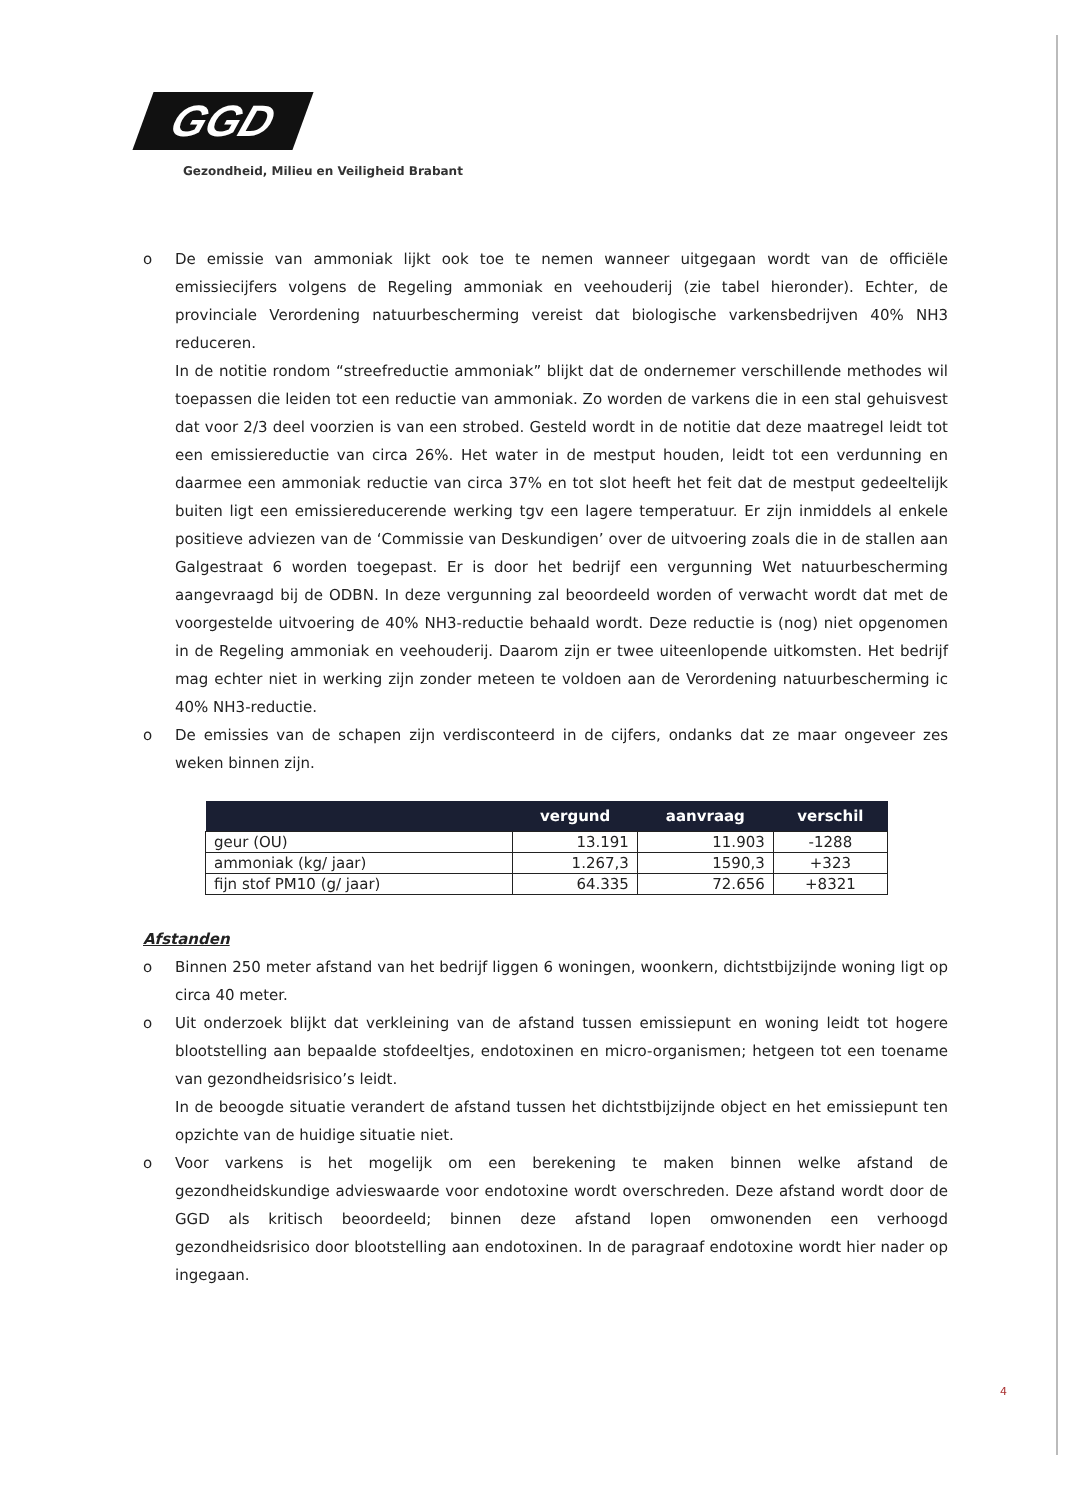GGD
Gezondheid, Milieu en Veiligheid Brabant
o De emissie van ammoniak lijkt ook toe te nemen wanneer uitgegaan wordt van de officiële emissiecijfers volgens de Regeling ammoniak en veehouderij (zie tabel hieronder). Echter, de provinciale Verordening natuurbescherming vereist dat biologische varkensbedrijven 40% NH3 reduceren.
In de notitie rondom “streefreductie ammoniak” blijkt dat de ondernemer verschillende methodes wil toepassen die leiden tot een reductie van ammoniak. Zo worden de varkens die in een stal gehuisvest dat voor 2/3 deel voorzien is van een strobed. Gesteld wordt in de notitie dat deze maatregel leidt tot een emissiereductie van circa 26%. Het water in de mestput houden, leidt tot een verdunning en daarmee een ammoniak reductie van circa 37% en tot slot heeft het feit dat de mestput gedeeltelijk buiten ligt een emissiereducerende werking tgv een lagere temperatuur. Er zijn inmiddels al enkele positieve adviezen van de ‘Commissie van Deskundigen’ over de uitvoering zoals die in de stallen aan Galgestraat 6 worden toegepast. Er is door het bedrijf een vergunning Wet natuurbescherming aangevraagd bij de ODBN. In deze vergunning zal beoordeeld worden of verwacht wordt dat met de voorgestelde uitvoering de 40% NH3-reductie behaald wordt. Deze reductie is (nog) niet opgenomen in de Regeling ammoniak en veehouderij. Daarom zijn er twee uiteenlopende uitkomsten. Het bedrijf mag echter niet in werking zijn zonder meteen te voldoen aan de Verordening natuurbescherming ic 40% NH3-reductie.
o De emissies van de schapen zijn verdisconteerd in de cijfers, ondanks dat ze maar ongeveer zes weken binnen zijn.
| | vergund | aanvraag | verschil |
| --- | --- | --- | --- |
| geur (OU) | 13.191 | 11.903 | -1288 |
| ammoniak (kg/ jaar) | 1.267,3 | 1590,3 | +323 |
| fijn stof PM10 (g/ jaar) | 64.335 | 72.656 | +8321 |
Afstanden
o Binnen 250 meter afstand van het bedrijf liggen 6 woningen, woonkern, dichtstbijzijnde woning ligt op circa 40 meter.
o Uit onderzoek blijkt dat verkleining van de afstand tussen emissiepunt en woning leidt tot hogere blootstelling aan bepaalde stofdeeltjes, endotoxinen en micro-organismen; hetgeen tot een toename van gezondheidsrisico’s leidt.
In de beoogde situatie verandert de afstand tussen het dichtstbijzijnde object en het emissiepunt ten opzichte van de huidige situatie niet.
o Voor varkens is het mogelijk om een berekening te maken binnen welke afstand de gezondheidskundige advieswaarde voor endotoxine wordt overschreden. Deze afstand wordt door de GGD als kritisch beoordeeld; binnen deze afstand lopen omwonenden een verhoogd gezondheidsrisico door blootstelling aan endotoxinen. In de paragraaf endotoxine wordt hier nader op ingegaan.
4